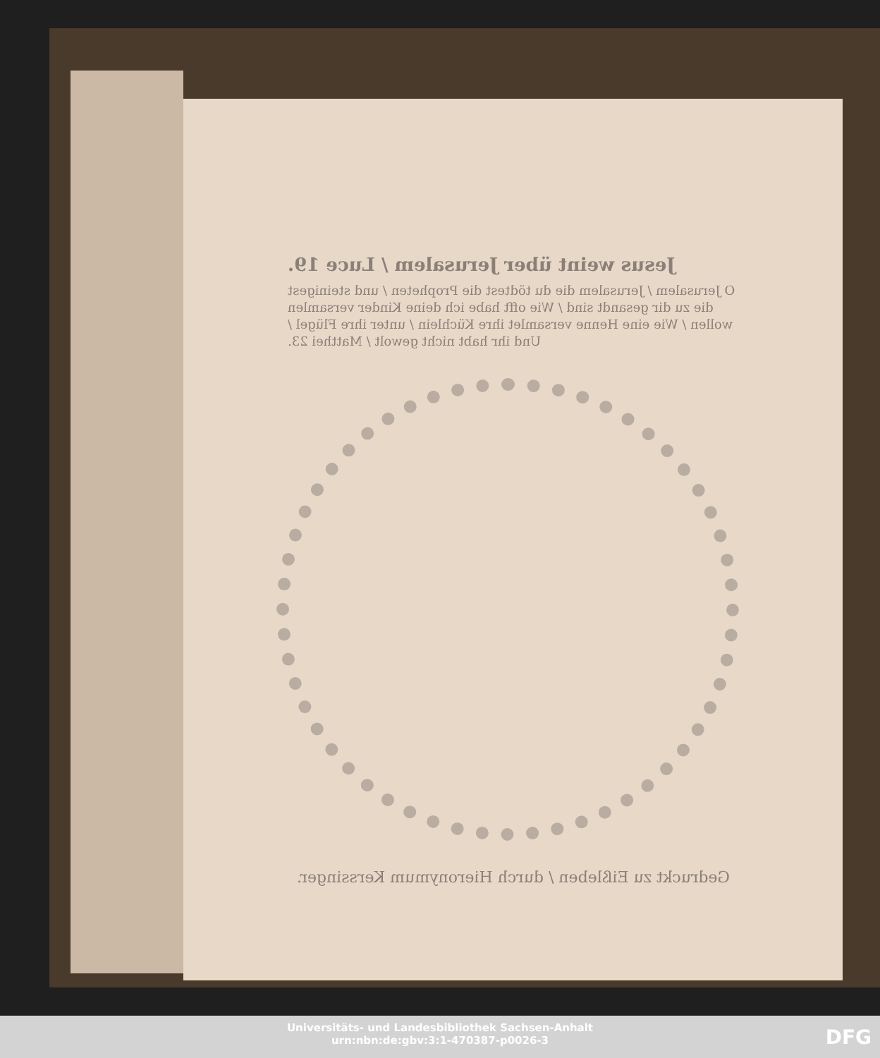Jesus weint über Jerusalem / Luce 19.
O Jerusalem / Jerusalem die du tödtest die Propheten / und steinigest die zu dir gesandt sind / Wie offt habe ich deine Kinder versamlen wollen / Wie eine Henne versamlet ihre Küchlein / unter ihre Flügel / Und ihr habt nicht gewolt / Matthei 23.
Gedruckt zu Eißleben / durch Hieronymum Kerssinger.
Universitäts- und Landesbibliothek Sachsen-Anhalt
urn:nbn:de:gbv:3:1-470387-p0026-3
DFG